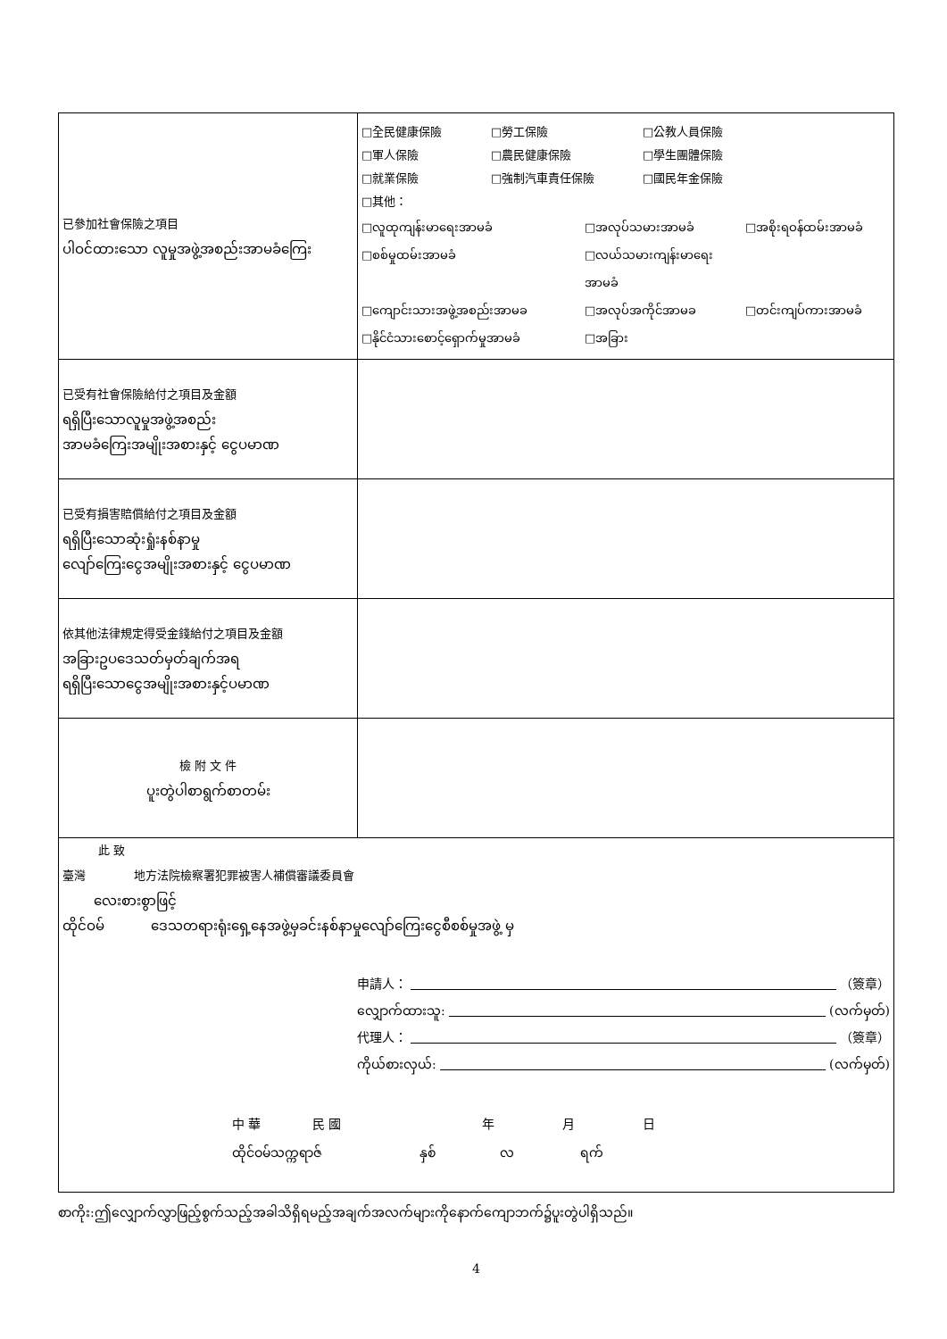| 已參加社會保險之項目 ပါဝင်ထားသော လူမှုအဖွဲ့အစည်းအာမခံကြေး | □全民健康保險 □勞工保險 □公教人員保險 □軍人保險 □農民健康保險 □學生團體保險 □就業保險 □強制汽車責任保險 □國民年金保險 □其他： □လူထုကျန်းမာရေးအာမခံ □အလုပ်သမားအာမခံ □အစိုးရဝန်ထမ်းအာမခံ □စစ်မှုထမ်းအာမခံ □လယ်သမားကျန်းမာရေးအာမခံ □ကျောင်းသားအဖွဲ့အစည်းအာမခ □အလုပ်အကိုင်အာမခ □တင်းကျပ်ကားအာမခံ □နိုင်ငံသားစောင့်ရှောက်မှုအာမခံ □အခြား |
| 已受有社會保險給付之項目及金額 ရရှိပြီးသောလူမှုအဖွဲ့အစည်း အာမခံကြေးအမျိုးအစားနှင့် ငွေပမာဏ | |
| 已受有損害賠償給付之項目及金額 ရရှိပြီးသောဆုံးရှုံးနစ်နာမှု လျော်ကြေးငွေအမျိုးအစားနှင့် ငွေပမာဏ | |
| 依其他法律規定得受金錢給付之項目及金額 အခြားဥပဒေသတ်မှတ်ချက်အရ ရရှိပြီးသောငွေအမျိုးအစားနှင့်ပမာဏ | |
| 檢 附 文 件 ပူးတွဲပါစာရွက်စာတမ်း | |
| 此 致 臺灣 地方法院檢察署犯罪被害人補償審議委員會 လေးစားစွာဖြင့် ထိုင်ဝမ် ဒေသတရားရုံးရှေ့နေအဖွဲ့မှခင်းနစ်နာမှုလျော်ကြေးငွေစီစစ်မှုအဖွဲ့ မှ 申請人： （簽章） လျှောက်ထားသူ: (လက်မှတ်) 代理人： （簽章） ကိုယ်စားလှယ်: (လက်မှတ်) 中 華 民 國 年 月 日 ထိုင်ဝမ်သက္ကရာဇ် နှစ် လ ရက် | |
စာကိုး:ဤလျှောက်လွှာဖြည့်စွက်သည့်အခါသိရှိရမည့်အချက်အလက်များကိုနောက်ကျောဘက်၌ပူးတွဲပါရှိသည်။
4